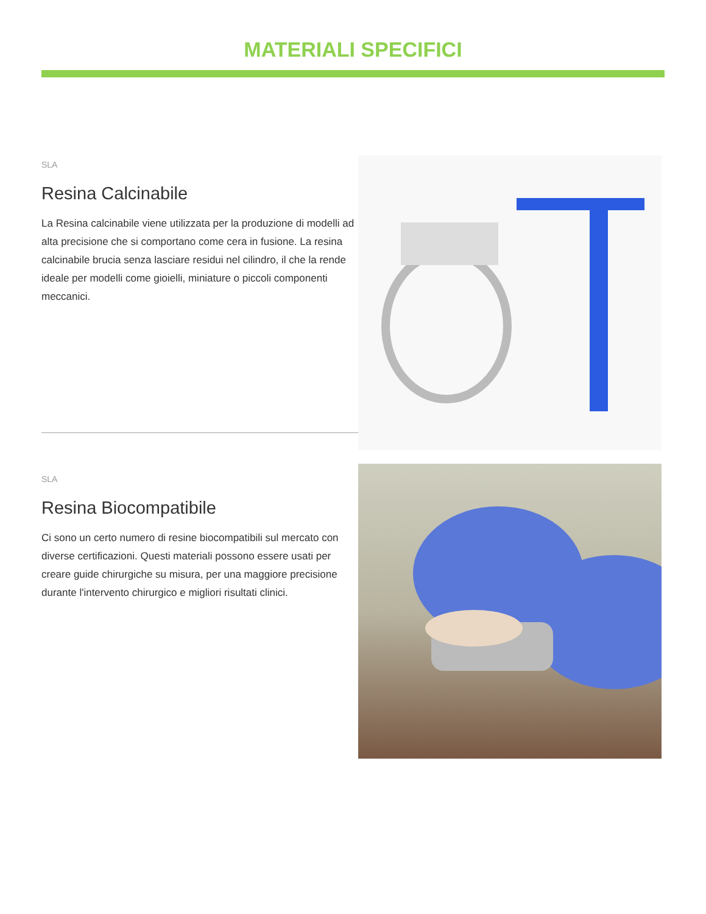MATERIALI SPECIFICI
SLA
Resina Calcinabile
La Resina calcinabile viene utilizzata per la produzione di modelli ad alta precisione che si comportano come cera in fusione. La resina calcinabile brucia senza lasciare residui nel cilindro, il che la rende ideale per modelli come gioielli, miniature o piccoli componenti meccanici.
SLA
Resina Biocompatibile
Ci sono un certo numero di resine biocompatibili sul mercato con diverse certificazioni. Questi materiali possono essere usati per creare guide chirurgiche su misura, per una maggiore precisione durante l'intervento chirurgico e migliori risultati clinici.